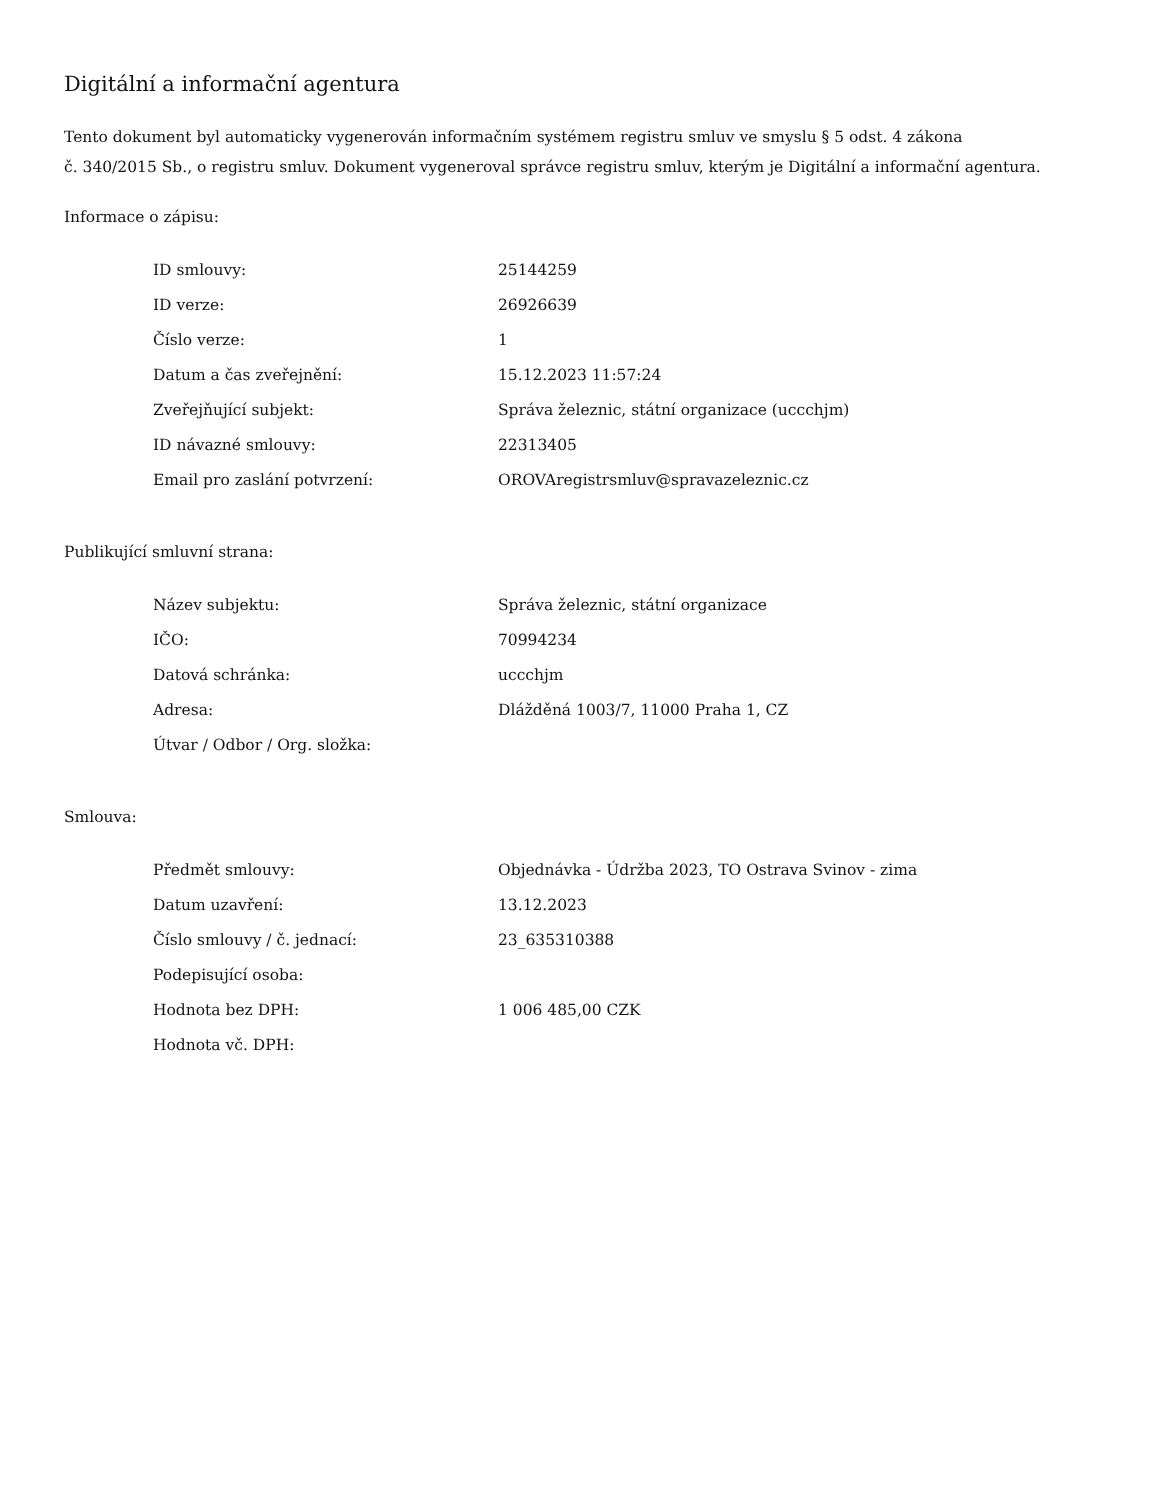Digitální a informační agentura
Tento dokument byl automaticky vygenerován informačním systémem registru smluv ve smyslu § 5 odst. 4 zákona
č. 340/2015 Sb., o registru smluv. Dokument vygeneroval správce registru smluv, kterým je Digitální a informační agentura.
Informace o zápisu:
| ID smlouvy: | 25144259 |
| ID verze: | 26926639 |
| Číslo verze: | 1 |
| Datum a čas zveřejnění: | 15.12.2023 11:57:24 |
| Zveřejňující subjekt: | Správa železnic, státní organizace (uccchjm) |
| ID návazné smlouvy: | 22313405 |
| Email pro zaslání potvrzení: | OROVAregistrsmluv@spravazeleznic.cz |
Publikující smluvní strana:
| Název subjektu: | Správa železnic, státní organizace |
| IČO: | 70994234 |
| Datová schránka: | uccchjm |
| Adresa: | Dlážděná 1003/7, 11000 Praha 1, CZ |
| Útvar / Odbor / Org. složka: | |
Smlouva:
| Předmět smlouvy: | Objednávka - Údržba 2023, TO Ostrava Svinov - zima |
| Datum uzavření: | 13.12.2023 |
| Číslo smlouvy / č. jednací: | 23_635310388 |
| Podepisující osoba: | |
| Hodnota bez DPH: | 1 006 485,00 CZK |
| Hodnota vč. DPH: | |